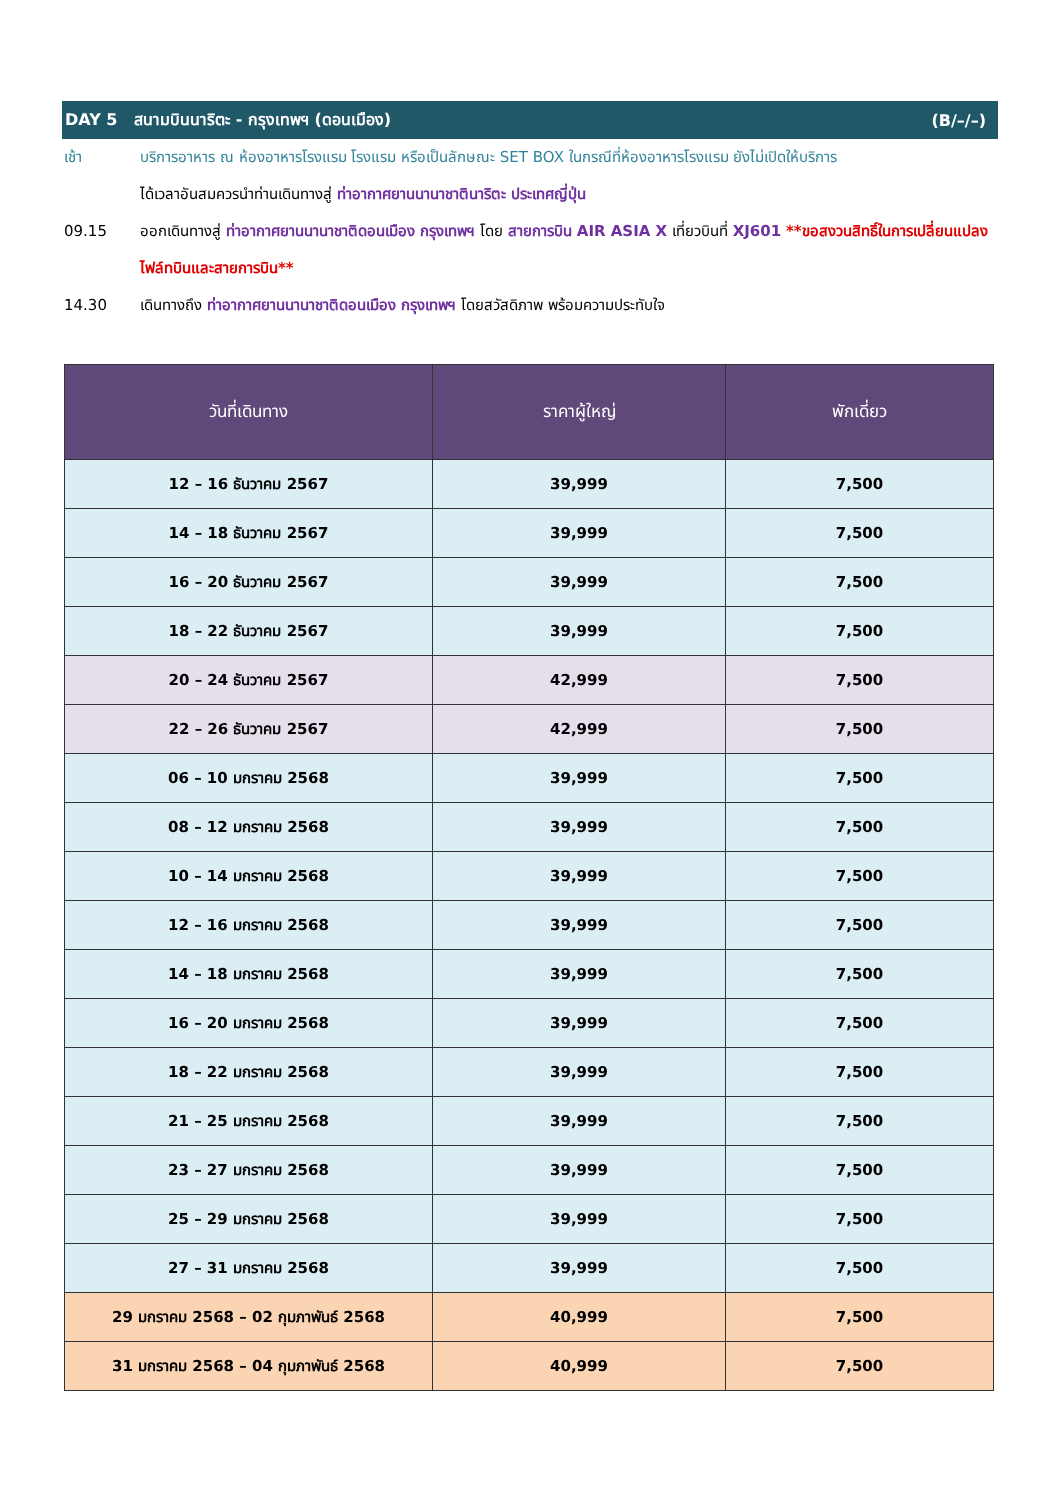DAY 5 สนามบินนาริตะ - กรุงเทพฯ (ดอนเมือง) (B/–/–)
เช้า บริการอาหาร ณ ห้องอาหารโรงแรม โรงแรม หรือเป็นลักษณะ SET BOX ในกรณีที่ห้องอาหารโรงแรม ยังไม่เปิดให้บริการ
ได้เวลาอันสมควรนำท่านเดินทางสู่ ท่าอากาศยานนานาชาตินาริตะ ประเทศญี่ปุ่น
09.15 ออกเดินทางสู่ ท่าอากาศยานนานาชาติดอนเมือง กรุงเทพฯ โดย สายการบิน AIR ASIA X เที่ยวบินที่ XJ601 **ขอสงวนสิทธิ์ในการเปลี่ยนแปลงไฟล์ทบินและสายการบิน**
14.30 เดินทางถึง ท่าอากาศยานนานาชาติดอนเมือง กรุงเทพฯ โดยสวัสดิภาพ พร้อมความประทับใจ
| วันที่เดินทาง | ราคาผู้ใหญ่ | พักเดี่ยว |
| --- | --- | --- |
| 12 – 16 ธันวาคม 2567 | 39,999 | 7,500 |
| 14 – 18 ธันวาคม 2567 | 39,999 | 7,500 |
| 16 – 20 ธันวาคม 2567 | 39,999 | 7,500 |
| 18 – 22 ธันวาคม 2567 | 39,999 | 7,500 |
| 20 – 24 ธันวาคม 2567 | 42,999 | 7,500 |
| 22 – 26 ธันวาคม 2567 | 42,999 | 7,500 |
| 06 – 10 มกราคม 2568 | 39,999 | 7,500 |
| 08 – 12 มกราคม 2568 | 39,999 | 7,500 |
| 10 – 14 มกราคม 2568 | 39,999 | 7,500 |
| 12 – 16 มกราคม 2568 | 39,999 | 7,500 |
| 14 – 18 มกราคม 2568 | 39,999 | 7,500 |
| 16 – 20 มกราคม 2568 | 39,999 | 7,500 |
| 18 – 22 มกราคม 2568 | 39,999 | 7,500 |
| 21 – 25 มกราคม 2568 | 39,999 | 7,500 |
| 23 – 27 มกราคม 2568 | 39,999 | 7,500 |
| 25 – 29 มกราคม 2568 | 39,999 | 7,500 |
| 27 – 31 มกราคม 2568 | 39,999 | 7,500 |
| 29 มกราคม 2568 – 02 กุมภาพันธ์ 2568 | 40,999 | 7,500 |
| 31 มกราคม 2568 – 04 กุมภาพันธ์ 2568 | 40,999 | 7,500 |